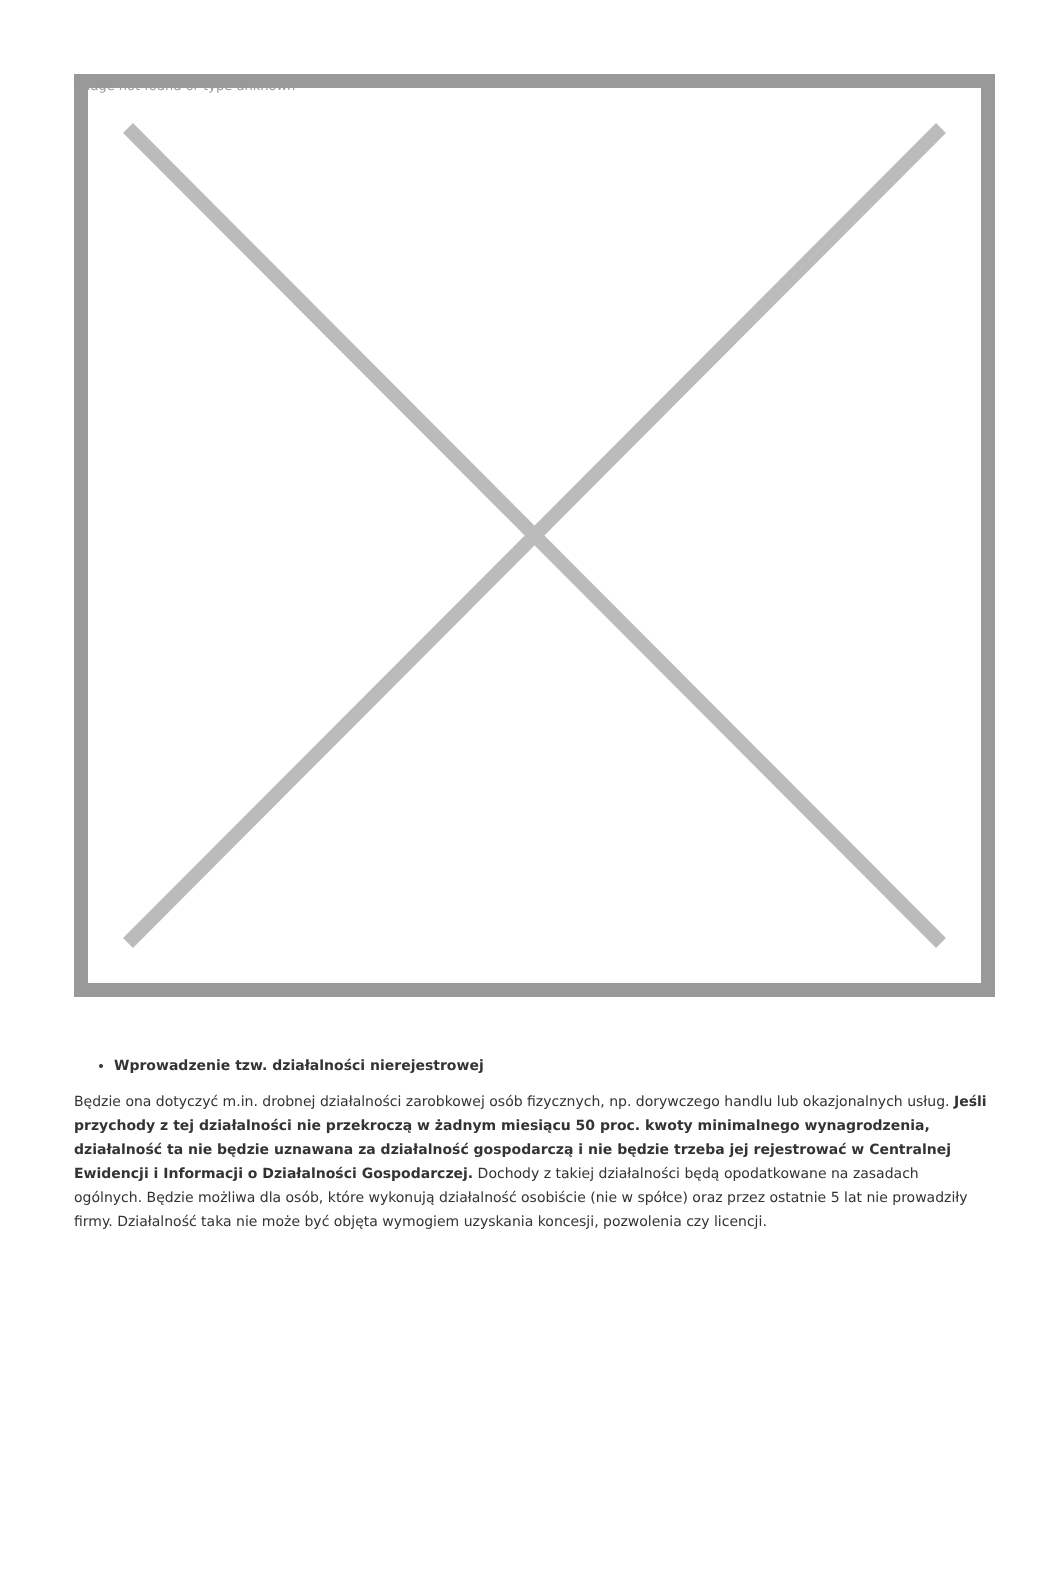Image not found or type unknown
Wprowadzenie tzw. działalności nierejestrowej
Będzie ona dotyczyć m.in. drobnej działalności zarobkowej osób fizycznych, np. dorywczego handlu lub okazjonalnych usług. Jeśli przychody z tej działalności nie przekroczą w żadnym miesiącu 50 proc. kwoty minimalnego wynagrodzenia, działalność ta nie będzie uznawana za działalność gospodarczą i nie będzie trzeba jej rejestrować w Centralnej Ewidencji i Informacji o Działalności Gospodarczej. Dochody z takiej działalności będą opodatkowane na zasadach ogólnych. Będzie możliwa dla osób, które wykonują działalność osobiście (nie w spółce) oraz przez ostatnie 5 lat nie prowadziły firmy. Działalność taka nie może być objęta wymogiem uzyskania koncesji, pozwolenia czy licencji.